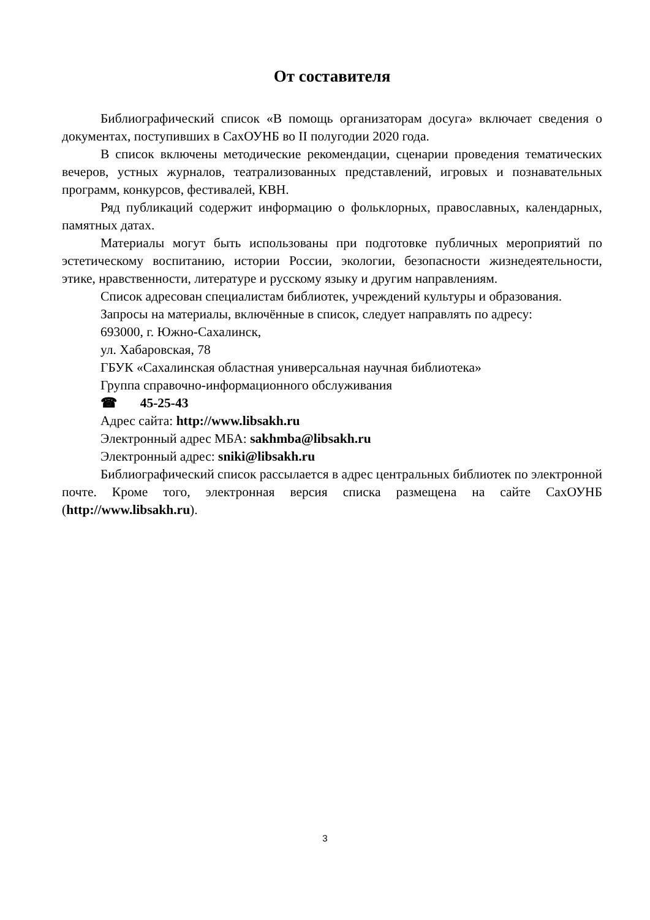От составителя
Библиографический список «В помощь организаторам досуга» включает сведения о документах, поступивших в СахОУНБ во II полугодии 2020 года.
В список включены методические рекомендации, сценарии проведения тематических вечеров, устных журналов, театрализованных представлений, игровых и познавательных программ, конкурсов, фестивалей, КВН.
Ряд публикаций содержит информацию о фольклорных, православных, календарных, памятных датах.
Материалы могут быть использованы при подготовке публичных мероприятий по эстетическому воспитанию, истории России, экологии, безопасности жизнедеятельности, этике, нравственности, литературе и русскому языку и другим направлениям.
Список адресован специалистам библиотек, учреждений культуры и образования.
Запросы на материалы, включённые в список, следует направлять по адресу:
693000, г. Южно-Сахалинск,
ул. Хабаровская, 78
ГБУК «Сахалинская областная универсальная научная библиотека»
Группа справочно-информационного обслуживания
☎ 45-25-43
Адрес сайта: http://www.libsakh.ru
Электронный адрес МБА: sakhmba@libsakh.ru
Электронный адрес: sniki@libsakh.ru
Библиографический список рассылается в адрес центральных библиотек по электронной почте. Кроме того, электронная версия списка размещена на сайте СахОУНБ (http://www.libsakh.ru).
3